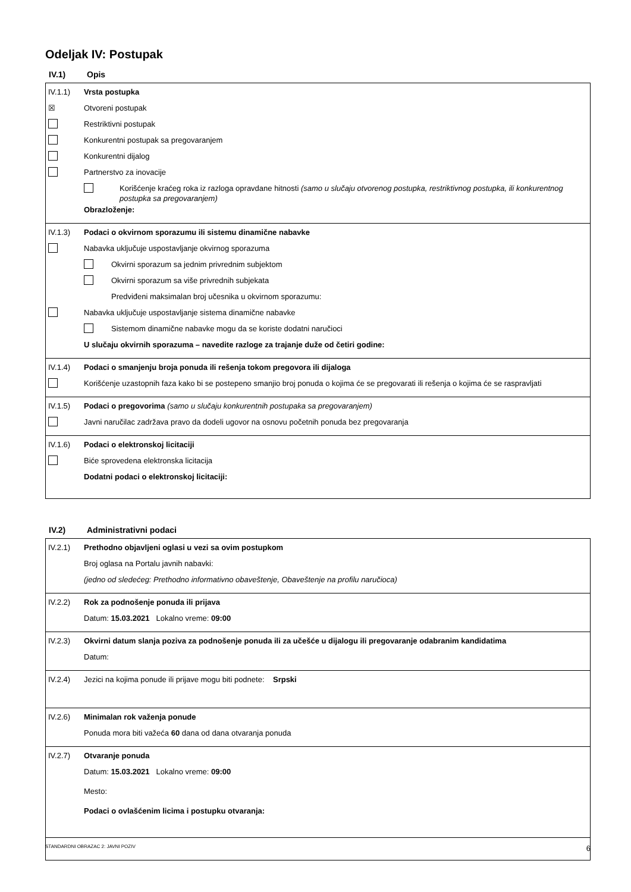Odeljak IV: Postupak
IV.1) Opis
IV.1.1) Vrsta postupka
☒
Otvoreni postupak
Restriktivni postupak
Konkurentni postupak sa pregovaranjem
Konkurentni dijalog
Partnerstvo za inovacije
Korišćenje kraćeg roka iz razloga opravdane hitnosti (samo u slučaju otvorenog postupka, restriktivnog postupka, ili konkurentnog postupka sa pregovaranjem)
Obrazloženje:
IV.1.3) Podaci o okvirnom sporazumu ili sistemu dinamične nabavke
Nabavka uključuje uspostavljanje okvirnog sporazuma
Okvirni sporazum sa jednim privrednim subjektom
Okvirni sporazum sa više privrednih subjekata
Predviđeni maksimalan broj učesnika u okvirnom sporazumu:
Nabavka uključuje uspostavljanje sistema dinamične nabavke
Sistemom dinamične nabavke mogu da se koriste dodatni naručioci
U slučaju okvirnih sporazuma – navedite razloge za trajanje duže od četiri godine:
IV.1.4) Podaci o smanjenju broja ponuda ili rešenja tokom pregovora ili dijaloga
Korišćenje uzastopnih faza kako bi se postepeno smanjio broj ponuda o kojima će se pregovarati ili rešenja o kojima će se raspravljati
IV.1.5) Podaci o pregovorima (samo u slučaju konkurentnih postupaka sa pregovaranjem)
Javni naručilac zadržava pravo da dodeli ugovor na osnovu početnih ponuda bez pregovaranja
IV.1.6) Podaci o elektronskoj licitaciji
Biće sprovedena elektronska licitacija
Dodatni podaci o elektronskoj licitaciji:
IV.2) Administrativni podaci
IV.2.1) Prethodno objavljeni oglasi u vezi sa ovim postupkom
Broj oglasa na Portalu javnih nabavki:
(jedno od sledećeg: Prethodno informativno obaveštenje, Obaveštenje na profilu naručioca)
IV.2.2) Rok za podnošenje ponuda ili prijava
Datum: 15.03.2021 Lokalno vreme: 09:00
IV.2.3) Okvirni datum slanja poziva za podnošenje ponuda ili za učešće u dijalogu ili pregovaranje odabranim kandidatima
Datum:
IV.2.4) Jezici na kojima ponude ili prijave mogu biti podnete: Srpski
IV.2.6) Minimalan rok važenja ponude
Ponuda mora biti važeća 60 dana od dana otvaranja ponuda
IV.2.7) Otvaranje ponuda
Datum: 15.03.2021 Lokalno vreme: 09:00
Mesto:
Podaci o ovlašćenim licima i postupku otvaranja:
STANDARDNI OBRAZAC 2: JAVNI POZIV 6